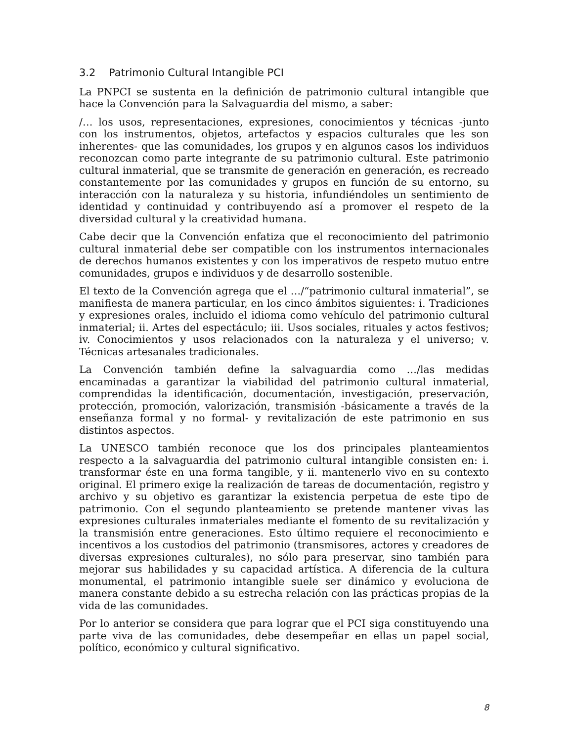3.2 Patrimonio Cultural Intangible PCI
La PNPCI se sustenta en la definición de patrimonio cultural intangible que hace la Convención para la Salvaguardia del mismo, a saber:
/… los usos, representaciones, expresiones, conocimientos y técnicas -junto con los instrumentos, objetos, artefactos y espacios culturales que les son inherentes- que las comunidades, los grupos y en algunos casos los individuos reconozcan como parte integrante de su patrimonio cultural. Este patrimonio cultural inmaterial, que se transmite de generación en generación, es recreado constantemente por las comunidades y grupos en función de su entorno, su interacción con la naturaleza y su historia, infundiéndoles un sentimiento de identidad y continuidad y contribuyendo así a promover el respeto de la diversidad cultural y la creatividad humana.
Cabe decir que la Convención enfatiza que el reconocimiento del patrimonio cultural inmaterial debe ser compatible con los instrumentos internacionales de derechos humanos existentes y con los imperativos de respeto mutuo entre comunidades, grupos e individuos y de desarrollo sostenible.
El texto de la Convención agrega que el …/“patrimonio cultural inmaterial”, se manifiesta de manera particular, en los cinco ámbitos siguientes: i. Tradiciones y expresiones orales, incluido el idioma como vehículo del patrimonio cultural inmaterial; ii. Artes del espectáculo; iii. Usos sociales, rituales y actos festivos; iv. Conocimientos y usos relacionados con la naturaleza y el universo; v. Técnicas artesanales tradicionales.
La Convención también define la salvaguardia como …/las medidas encaminadas a garantizar la viabilidad del patrimonio cultural inmaterial, comprendidas la identificación, documentación, investigación, preservación, protección, promoción, valorización, transmisión -básicamente a través de la enseñanza formal y no formal- y revitalización de este patrimonio en sus distintos aspectos.
La UNESCO también reconoce que los dos principales planteamientos respecto a la salvaguardia del patrimonio cultural intangible consisten en: i. transformar éste en una forma tangible, y ii. mantenerlo vivo en su contexto original. El primero exige la realización de tareas de documentación, registro y archivo y su objetivo es garantizar la existencia perpetua de este tipo de patrimonio. Con el segundo planteamiento se pretende mantener vivas las expresiones culturales inmateriales mediante el fomento de su revitalización y la transmisión entre generaciones. Esto último requiere el reconocimiento e incentivos a los custodios del patrimonio (transmisores, actores y creadores de diversas expresiones culturales), no sólo para preservar, sino también para mejorar sus habilidades y su capacidad artística. A diferencia de la cultura monumental, el patrimonio intangible suele ser dinámico y evoluciona de manera constante debido a su estrecha relación con las prácticas propias de la vida de las comunidades.
Por lo anterior se considera que para lograr que el PCI siga constituyendo una parte viva de las comunidades, debe desempeñar en ellas un papel social, político, económico y cultural significativo.
8